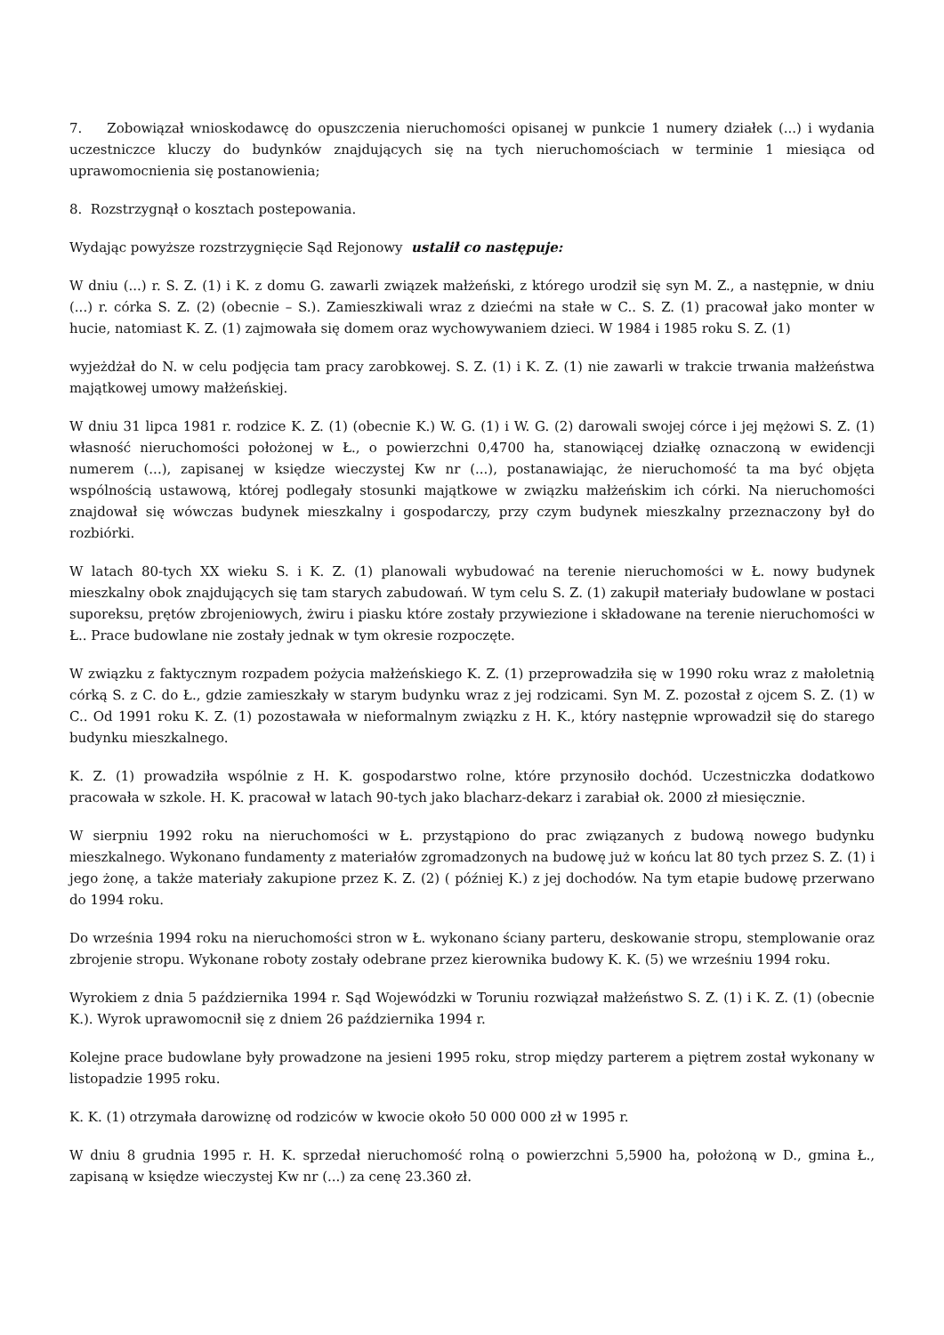7. Zobowiązał wnioskodawcę do opuszczenia nieruchomości opisanej w punkcie 1 numery działek (...) i wydania uczestniczce kluczy do budynków znajdujących się na tych nieruchomościach w terminie 1 miesiąca od uprawomocnienia się postanowienia;
8. Rozstrzygnął o kosztach postepowania.
Wydając powyższe rozstrzygnięcie Sąd Rejonowy ustalił co następuje:
W dniu (...) r. S. Z. (1) i K. z domu G. zawarli związek małżeński, z którego urodził się syn M. Z., a następnie, w dniu (...) r. córka S. Z. (2) (obecnie – S.). Zamieszkiwali wraz z dziećmi na stałe w C.. S. Z. (1) pracował jako monter w hucie, natomiast K. Z. (1) zajmowała się domem oraz wychowywaniem dzieci. W 1984 i 1985 roku S. Z. (1)
wyjeżdżał do N. w celu podjęcia tam pracy zarobkowej. S. Z. (1) i K. Z. (1) nie zawarli w trakcie trwania małżeństwa majątkowej umowy małżeńskiej.
W dniu 31 lipca 1981 r. rodzice K. Z. (1) (obecnie K.) W. G. (1) i W. G. (2) darowali swojej córce i jej mężowi S. Z. (1) własność nieruchomości położonej w Ł., o powierzchni 0,4700 ha, stanowiącej działkę oznaczoną w ewidencji numerem (...), zapisanej w księdze wieczystej Kw nr (...), postanawiając, że nieruchomość ta ma być objęta wspólnością ustawową, której podlegały stosunki majątkowe w związku małżeńskim ich córki. Na nieruchomości znajdował się wówczas budynek mieszkalny i gospodarczy, przy czym budynek mieszkalny przeznaczony był do rozbiórki.
W latach 80-tych XX wieku S. i K. Z. (1) planowali wybudować na terenie nieruchomości w Ł. nowy budynek mieszkalny obok znajdujących się tam starych zabudowań. W tym celu S. Z. (1) zakupił materiały budowlane w postaci suporeksu, prętów zbrojeniowych, żwiru i piasku które zostały przywiezione i składowane na terenie nieruchomości w Ł.. Prace budowlane nie zostały jednak w tym okresie rozpoczęte.
W związku z faktycznym rozpadem pożycia małżeńskiego K. Z. (1) przeprowadziła się w 1990 roku wraz z małoletnią córką S. z C. do Ł., gdzie zamieszkały w starym budynku wraz z jej rodzicami. Syn M. Z. pozostał z ojcem S. Z. (1) w C.. Od 1991 roku K. Z. (1) pozostawała w nieformalnym związku z H. K., który następnie wprowadził się do starego budynku mieszkalnego.
K. Z. (1) prowadziła wspólnie z H. K. gospodarstwo rolne, które przynosiło dochód. Uczestniczka dodatkowo pracowała w szkole. H. K. pracował w latach 90-tych jako blacharz-dekarz i zarabiał ok. 2000 zł miesięcznie.
W sierpniu 1992 roku na nieruchomości w Ł. przystąpiono do prac związanych z budową nowego budynku mieszkalnego. Wykonano fundamenty z materiałów zgromadzonych na budowę już w końcu lat 80 tych przez S. Z. (1) i jego żonę, a także materiały zakupione przez K. Z. (2) ( później K.) z jej dochodów. Na tym etapie budowę przerwano do 1994 roku.
Do września 1994 roku na nieruchomości stron w Ł. wykonano ściany parteru, deskowanie stropu, stemplowanie oraz zbrojenie stropu. Wykonane roboty zostały odebrane przez kierownika budowy K. K. (5) we wrześniu 1994 roku.
Wyrokiem z dnia 5 października 1994 r. Sąd Wojewódzki w Toruniu rozwiązał małżeństwo S. Z. (1) i K. Z. (1) (obecnie K.). Wyrok uprawomocnił się z dniem 26 października 1994 r.
Kolejne prace budowlane były prowadzone na jesieni 1995 roku, strop między parterem a piętrem został wykonany w listopadzie 1995 roku.
K. K. (1) otrzymała darowiznę od rodziców w kwocie około 50 000 000 zł w 1995 r.
W dniu 8 grudnia 1995 r. H. K. sprzedał nieruchomość rolną o powierzchni 5,5900 ha, położoną w D., gmina Ł., zapisaną w księdze wieczystej Kw nr (...) za cenę 23.360 zł.